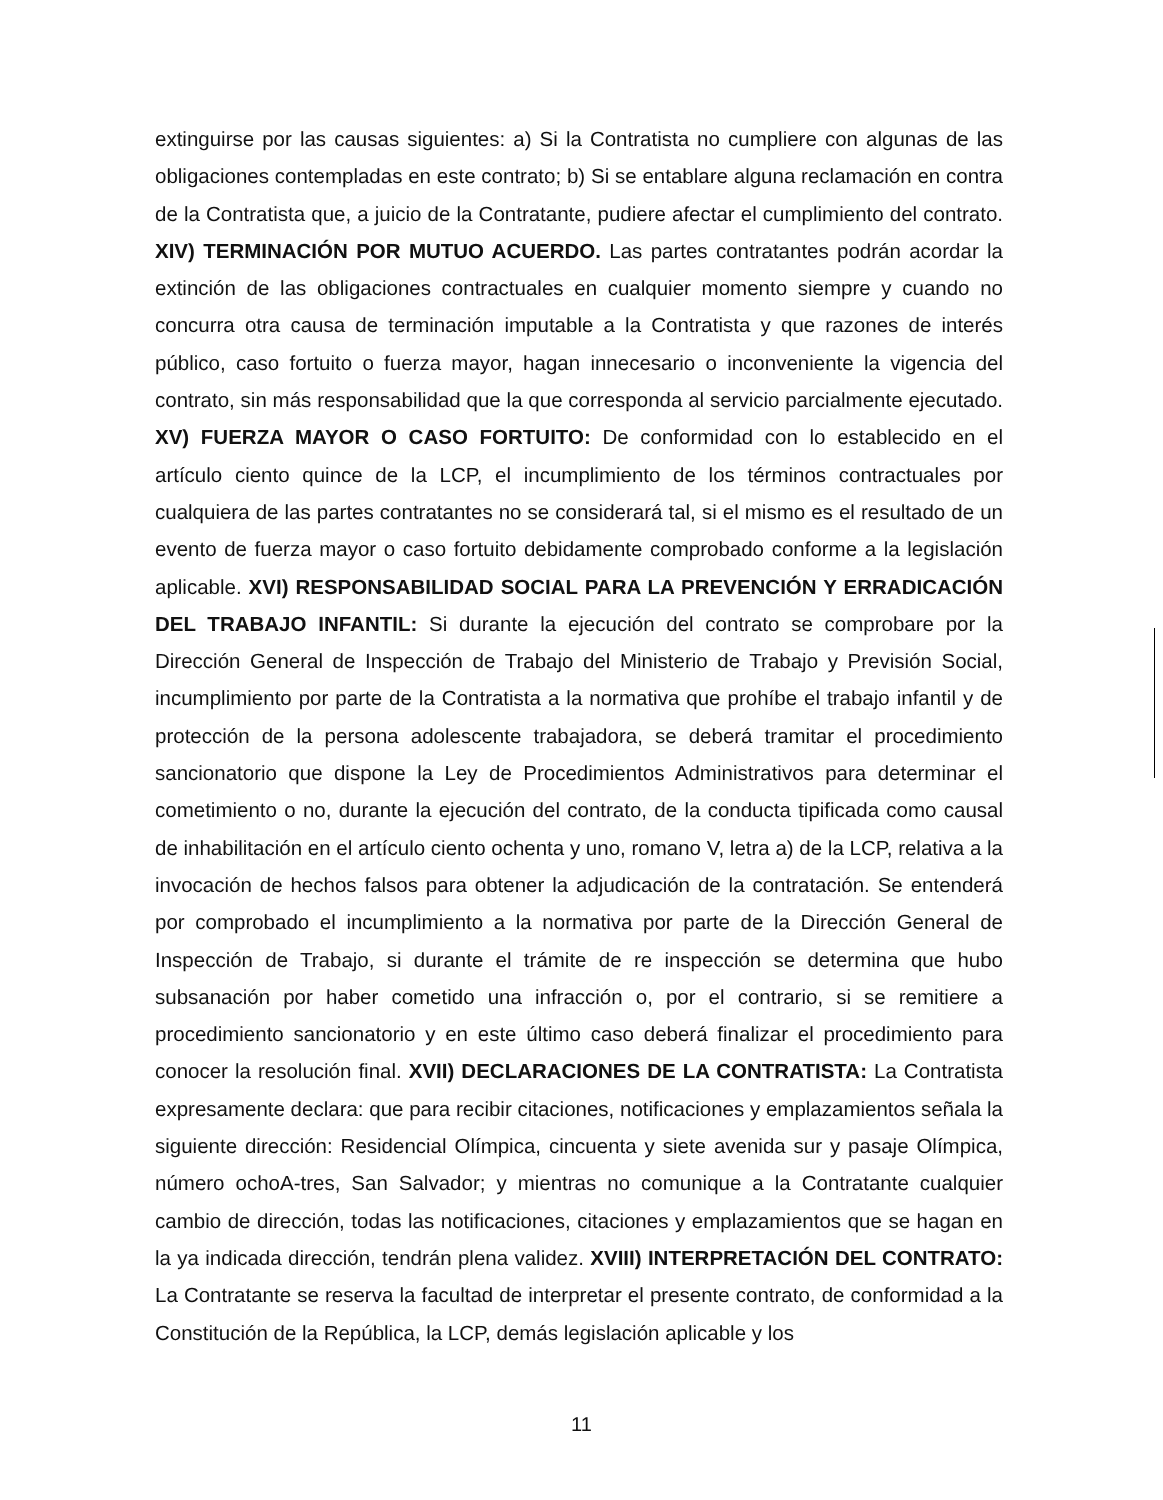extinguirse por las causas siguientes: a) Si la Contratista no cumpliere con algunas de las obligaciones contempladas en este contrato; b) Si se entablare alguna reclamación en contra de la Contratista que, a juicio de la Contratante, pudiere afectar el cumplimiento del contrato. XIV) TERMINACIÓN POR MUTUO ACUERDO. Las partes contratantes podrán acordar la extinción de las obligaciones contractuales en cualquier momento siempre y cuando no concurra otra causa de terminación imputable a la Contratista y que razones de interés público, caso fortuito o fuerza mayor, hagan innecesario o inconveniente la vigencia del contrato, sin más responsabilidad que la que corresponda al servicio parcialmente ejecutado. XV) FUERZA MAYOR O CASO FORTUITO: De conformidad con lo establecido en el artículo ciento quince de la LCP, el incumplimiento de los términos contractuales por cualquiera de las partes contratantes no se considerará tal, si el mismo es el resultado de un evento de fuerza mayor o caso fortuito debidamente comprobado conforme a la legislación aplicable. XVI) RESPONSABILIDAD SOCIAL PARA LA PREVENCIÓN Y ERRADICACIÓN DEL TRABAJO INFANTIL: Si durante la ejecución del contrato se comprobare por la Dirección General de Inspección de Trabajo del Ministerio de Trabajo y Previsión Social, incumplimiento por parte de la Contratista a la normativa que prohíbe el trabajo infantil y de protección de la persona adolescente trabajadora, se deberá tramitar el procedimiento sancionatorio que dispone la Ley de Procedimientos Administrativos para determinar el cometimiento o no, durante la ejecución del contrato, de la conducta tipificada como causal de inhabilitación en el artículo ciento ochenta y uno, romano V, letra a) de la LCP, relativa a la invocación de hechos falsos para obtener la adjudicación de la contratación. Se entenderá por comprobado el incumplimiento a la normativa por parte de la Dirección General de Inspección de Trabajo, si durante el trámite de re inspección se determina que hubo subsanación por haber cometido una infracción o, por el contrario, si se remitiere a procedimiento sancionatorio y en este último caso deberá finalizar el procedimiento para conocer la resolución final. XVII) DECLARACIONES DE LA CONTRATISTA: La Contratista expresamente declara: que para recibir citaciones, notificaciones y emplazamientos señala la siguiente dirección: Residencial Olímpica, cincuenta y siete avenida sur y pasaje Olímpica, número ochoA-tres, San Salvador; y mientras no comunique a la Contratante cualquier cambio de dirección, todas las notificaciones, citaciones y emplazamientos que se hagan en la ya indicada dirección, tendrán plena validez. XVIII) INTERPRETACIÓN DEL CONTRATO: La Contratante se reserva la facultad de interpretar el presente contrato, de conformidad a la Constitución de la República, la LCP, demás legislación aplicable y los
11